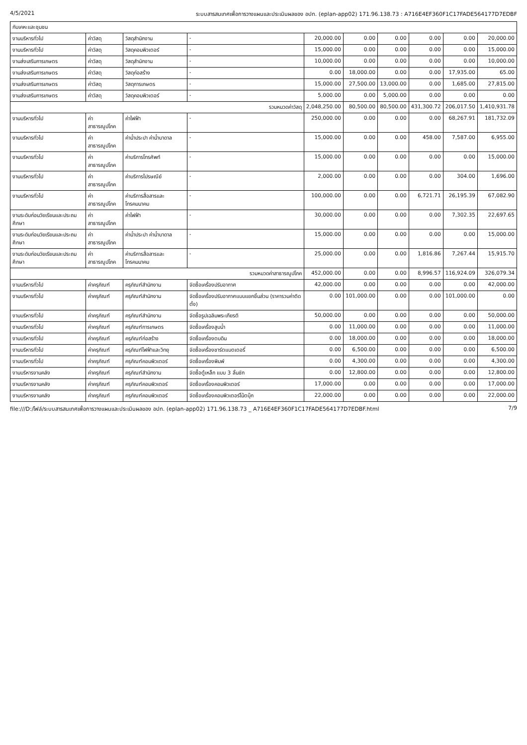4/5/2021 ระบบสารสนเทศเพื่อการวางแผนและประเมินผลของ อปท. (eplan-app02) 171.96.138.73 : A716E4EF360F1C17FADE564177D7EDBF
| กับเคหะและชุมชน | | | | | | | | | |
| งานบริหารทั่วไป | ค่าวัสดุ | วัสดุสำนักงาน | - | 20,000.00 | 0.00 | 0.00 | 0.00 | 0.00 | 20,000.00 |
| งานบริหารทั่วไป | ค่าวัสดุ | วัสดุคอมพิวเตอร์ | - | 15,000.00 | 0.00 | 0.00 | 0.00 | 0.00 | 15,000.00 |
| งานส่งเสริมการเกษตร | ค่าวัสดุ | วัสดุสำนักงาน | - | 10,000.00 | 0.00 | 0.00 | 0.00 | 0.00 | 10,000.00 |
| งานส่งเสริมการเกษตร | ค่าวัสดุ | วัสดุก่อสร้าง | - | 0.00 | 18,000.00 | 0.00 | 0.00 | 17,935.00 | 65.00 |
| งานส่งเสริมการเกษตร | ค่าวัสดุ | วัสดุการเกษตร | - | 15,000.00 | 27,500.00 | 13,000.00 | 0.00 | 1,685.00 | 27,815.00 |
| งานส่งเสริมการเกษตร | ค่าวัสดุ | วัสดุคอมพิวเตอร์ | - | 5,000.00 | 0.00 | 5,000.00 | 0.00 | 0.00 | 0.00 |
| รวมหมวดค่าวัสดุ | | | | 2,048,250.00 | 80,500.00 | 80,500.00 | 431,300.72 | 206,017.50 | 1,410,931.78 |
| งานบริหารทั่วไป | ค่าสาธารณูปโภค | ค่าไฟฟ้า | - | 250,000.00 | 0.00 | 0.00 | 0.00 | 68,267.91 | 181,732.09 |
| งานบริหารทั่วไป | ค่าสาธารณูปโภค | ค่าน้ำประปา ค่าน้ำบาดาล | - | 15,000.00 | 0.00 | 0.00 | 458.00 | 7,587.00 | 6,955.00 |
| งานบริหารทั่วไป | ค่าสาธารณูปโภค | ค่าบริการโทรศัพท์ | - | 15,000.00 | 0.00 | 0.00 | 0.00 | 0.00 | 15,000.00 |
| งานบริหารทั่วไป | ค่าสาธารณูปโภค | ค่าบริการไปรษณีย์ | - | 2,000.00 | 0.00 | 0.00 | 0.00 | 304.00 | 1,696.00 |
| งานบริหารทั่วไป | ค่าสาธารณูปโภค | ค่าบริการสื่อสารและโทรคมนาคม | - | 100,000.00 | 0.00 | 0.00 | 6,721.71 | 26,195.39 | 67,082.90 |
| งานระดับก่อนวัยเรียนและประถมศึกษา | ค่าสาธารณูปโภค | ค่าไฟฟ้า | - | 30,000.00 | 0.00 | 0.00 | 0.00 | 7,302.35 | 22,697.65 |
| งานระดับก่อนวัยเรียนและประถมศึกษา | ค่าสาธารณูปโภค | ค่าน้ำประปา ค่าน้ำบาดาล | - | 15,000.00 | 0.00 | 0.00 | 0.00 | 0.00 | 15,000.00 |
| งานระดับก่อนวัยเรียนและประถมศึกษา | ค่าสาธารณูปโภค | ค่าบริการสื่อสารและโทรคมนาคม | - | 25,000.00 | 0.00 | 0.00 | 1,816.86 | 7,267.44 | 15,915.70 |
| รวมหมวดค่าสาธารณูปโภค | | | | 452,000.00 | 0.00 | 0.00 | 8,996.57 | 116,924.09 | 326,079.34 |
| งานบริหารทั่วไป | ค่าครุภัณฑ์ | ครุภัณฑ์สำนักงาน | จัดซื้อเครื่องปรับอากาศ | 42,000.00 | 0.00 | 0.00 | 0.00 | 0.00 | 42,000.00 |
| งานบริหารทั่วไป | ค่าครุภัณฑ์ | ครุภัณฑ์สำนักงาน | จัดซื้อเครื่องปรับอากาศแบบแยกชิ้นส่วน (ราคารวมค่าติดตั้ง) | 0.00 | 101,000.00 | 0.00 | 0.00 | 101,000.00 | 0.00 |
| งานบริหารทั่วไป | ค่าครุภัณฑ์ | ครุภัณฑ์สำนักงาน | จัดซื้อรูปเฉลิมพระเกียรติ | 50,000.00 | 0.00 | 0.00 | 0.00 | 0.00 | 50,000.00 |
| งานบริหารทั่วไป | ค่าครุภัณฑ์ | ครุภัณฑ์การเกษตร | จัดซื้อเครื่องสูบน้ำ | 0.00 | 11,000.00 | 0.00 | 0.00 | 0.00 | 11,000.00 |
| งานบริหารทั่วไป | ค่าครุภัณฑ์ | ครุภัณฑ์ก่อสร้าง | จัดซื้อเครื่องตบดิน | 0.00 | 18,000.00 | 0.00 | 0.00 | 0.00 | 18,000.00 |
| งานบริหารทั่วไป | ค่าครุภัณฑ์ | ครุภัณฑ์ไฟฟ้าและวิทยุ | จัดซื้อเครื่องชาร์ตแบตเตอรี่ | 0.00 | 6,500.00 | 0.00 | 0.00 | 0.00 | 6,500.00 |
| งานบริหารทั่วไป | ค่าครุภัณฑ์ | ครุภัณฑ์คอมพิวเตอร์ | จัดซื้อเครื่องพิมพ์ | 0.00 | 4,300.00 | 0.00 | 0.00 | 0.00 | 4,300.00 |
| งานบริหารงานคลัง | ค่าครุภัณฑ์ | ครุภัณฑ์สำนักงาน | จัดซื้อตู้เหล็ก แบบ 3 ลิ้นชัก | 0.00 | 12,800.00 | 0.00 | 0.00 | 0.00 | 12,800.00 |
| งานบริหารงานคลัง | ค่าครุภัณฑ์ | ครุภัณฑ์คอมพิวเตอร์ | จัดซื้อเครื่องคอมพิวเตอร์ | 17,000.00 | 0.00 | 0.00 | 0.00 | 0.00 | 17,000.00 |
| งานบริหารงานคลัง | ค่าครุภัณฑ์ | ครุภัณฑ์คอมพิวเตอร์ | จัดซื้อเครื่องคอมพิวเตอร์โน้ตบุ๊ก | 22,000.00 | 0.00 | 0.00 | 0.00 | 0.00 | 22,000.00 |
file:///D:/ไฟล์/ระบบสารสนเทศเพื่อการวางแผนและประเมินผลของ อปท. (eplan-app02) 171.96.138.73 _ A716E4EF360F1C17FADE564177D7EDBF.html 7/9